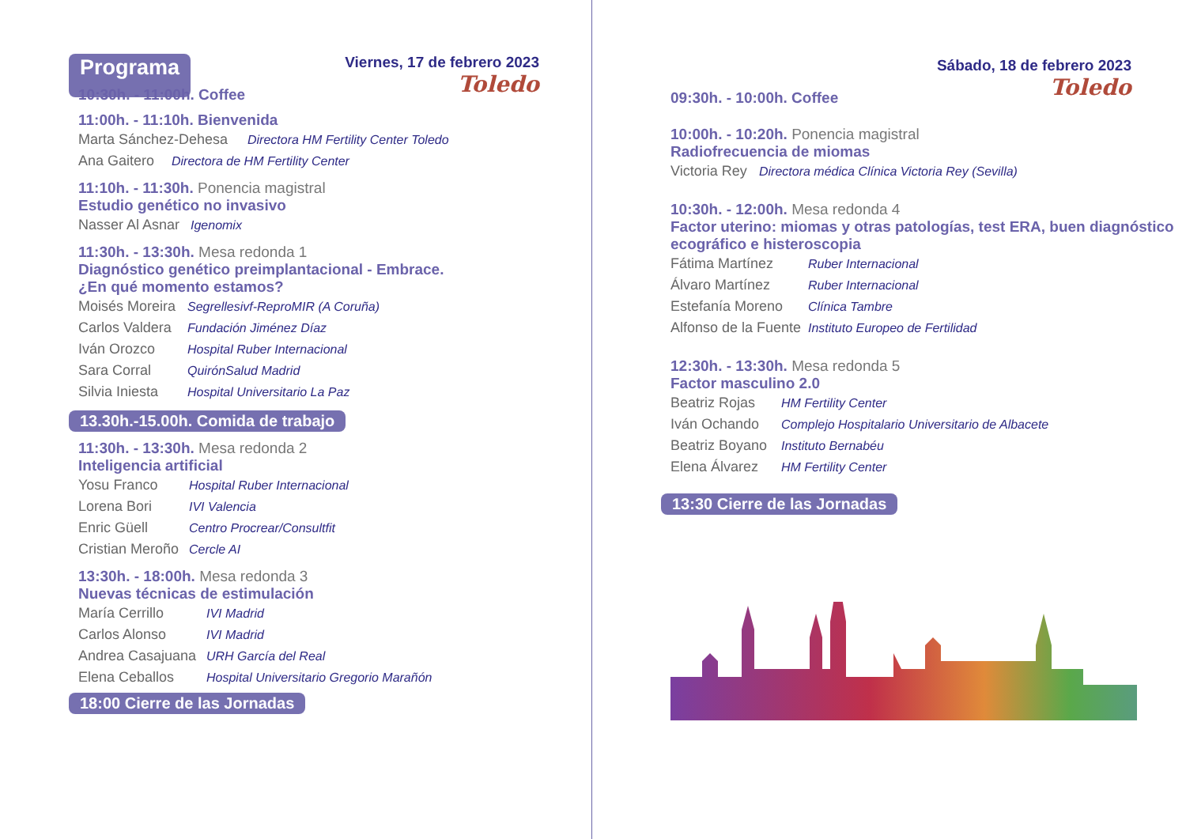Programa
Viernes, 17 de febrero 2023
Toledo
10:30h. - 11:00h. Coffee
11:00h. - 11:10h. Bienvenida
Marta Sánchez-Dehesa Directora HM Fertility Center Toledo
Ana Gaitero Directora de HM Fertility Center
11:10h. - 11:30h. Ponencia magistral
Estudio genético no invasivo
Nasser Al Asnar Igenomix
11:30h. - 13:30h. Mesa redonda 1
Diagnóstico genético preimplantacional - Embrace.
¿En qué momento estamos?
Moisés Moreira Segrellesivf-ReproMIR (A Coruña)
Carlos Valdera Fundación Jiménez Díaz
Iván Orozco Hospital Ruber Internacional
Sara Corral QuirónSalud Madrid
Silvia Iniesta Hospital Universitario La Paz
13.30h.-15.00h. Comida de trabajo
11:30h. - 13:30h. Mesa redonda 2
Inteligencia artificial
Yosu Franco Hospital Ruber Internacional
Lorena Bori IVI Valencia
Enric Güell Centro Procrear/Consultfit
Cristian Meroño Cercle AI
13:30h. - 18:00h. Mesa redonda 3
Nuevas técnicas de estimulación
María Cerrillo IVI Madrid
Carlos Alonso IVI Madrid
Andrea Casajuana URH García del Real
Elena Ceballos Hospital Universitario Gregorio Marañón
18:00 Cierre de las Jornadas
Sábado, 18 de febrero 2023
Toledo
09:30h. - 10:00h. Coffee
10:00h. - 10:20h. Ponencia magistral
Radiofrecuencia de miomas
Victoria Rey Directora médica Clínica Victoria Rey (Sevilla)
10:30h. - 12:00h. Mesa redonda 4
Factor uterino: miomas y otras patologías, test ERA, buen diagnóstico ecográfico e histeroscopia
Fátima Martínez Ruber Internacional
Álvaro Martínez Ruber Internacional
Estefanía Moreno Clínica Tambre
Alfonso de la Fuente Instituto Europeo de Fertilidad
12:30h. - 13:30h. Mesa redonda 5
Factor masculino 2.0
Beatriz Rojas HM Fertility Center
Iván Ochando Complejo Hospitalario Universitario de Albacete
Beatriz Boyano Instituto Bernabéu
Elena Álvarez HM Fertility Center
13:30 Cierre de las Jornadas